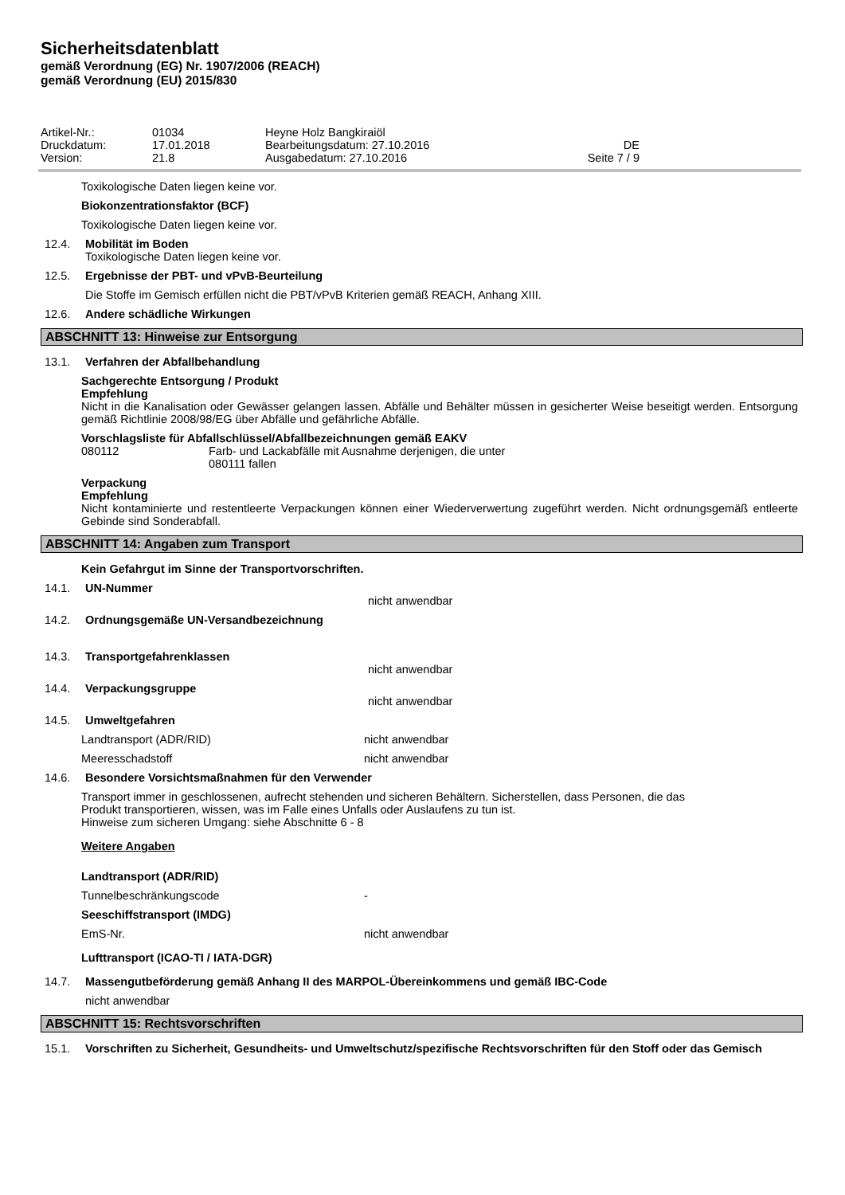Sicherheitsdatenblatt
gemäß Verordnung (EG) Nr. 1907/2006 (REACH)
gemäß Verordnung (EU) 2015/830
| Artikel-Nr.: | 01034 | Heyne Holz Bangkiraiöl | |
| Druckdatum: | 17.01.2018 | Bearbeitungsdatum: 27.10.2016 | DE |
| Version: | 21.8 | Ausgabedatum: 27.10.2016 | Seite 7 / 9 |
Toxikologische Daten liegen keine vor.
Biokonzentrationsfaktor (BCF)
Toxikologische Daten liegen keine vor.
12.4. Mobilität im Boden
Toxikologische Daten liegen keine vor.
12.5. Ergebnisse der PBT- und vPvB-Beurteilung
Die Stoffe im Gemisch erfüllen nicht die PBT/vPvB Kriterien gemäß REACH, Anhang XIII.
12.6. Andere schädliche Wirkungen
ABSCHNITT 13: Hinweise zur Entsorgung
13.1. Verfahren der Abfallbehandlung
Sachgerechte Entsorgung / Produkt
Empfehlung
Nicht in die Kanalisation oder Gewässer gelangen lassen. Abfälle und Behälter müssen in gesicherter Weise beseitigt werden. Entsorgung gemäß Richtlinie 2008/98/EG über Abfälle und gefährliche Abfälle.
Vorschlagsliste für Abfallschlüssel/Abfallbezeichnungen gemäß EAKV
080112 Farb- und Lackabfälle mit Ausnahme derjenigen, die unter
080111 fallen
Verpackung
Empfehlung
Nicht kontaminierte und restentleerte Verpackungen können einer Wiederverwertung zugeführt werden. Nicht ordnungsgemäß entleerte Gebinde sind Sonderabfall.
ABSCHNITT 14: Angaben zum Transport
Kein Gefahrgut im Sinne der Transportvorschriften.
14.1. UN-Nummer
nicht anwendbar
14.2. Ordnungsgemäße UN-Versandbezeichnung
14.3. Transportgefahrenklassen
nicht anwendbar
14.4. Verpackungsgruppe
nicht anwendbar
14.5. Umweltgefahren
Landtransport (ADR/RID) nicht anwendbar
Meeresschadstoff nicht anwendbar
14.6. Besondere Vorsichtsmaßnahmen für den Verwender
Transport immer in geschlossenen, aufrecht stehenden und sicheren Behältern. Sicherstellen, dass Personen, die das
Produkt transportieren, wissen, was im Falle eines Unfalls oder Auslaufens zu tun ist.
Hinweise zum sicheren Umgang: siehe Abschnitte 6 - 8
Weitere Angaben
Landtransport (ADR/RID)
Tunnelbeschränkungscode -
Seeschiffstransport (IMDG)
EmS-Nr. nicht anwendbar
Lufttransport (ICAO-TI / IATA-DGR)
14.7. Massengutbeförderung gemäß Anhang II des MARPOL-Übereinkommens und gemäß IBC-Code
nicht anwendbar
ABSCHNITT 15: Rechtsvorschriften
15.1. Vorschriften zu Sicherheit, Gesundheits- und Umweltschutz/spezifische Rechtsvorschriften für den Stoff oder das Gemisch